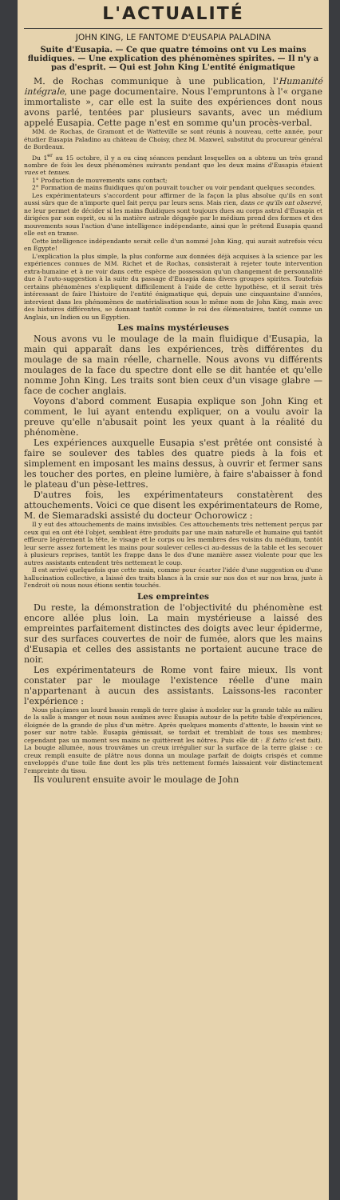L'ACTUALITÉ
JOHN KING, LE FANTOME D'EUSAPIA PALADINA
Suite d'Eusapia. — Ce que quatre témoins ont vu Les mains fluidiques. — Une explication des phénomènes spirites. — Il n'y a pas d'esprit. — Qui est John King L'entité énigmatique
M. de Rochas communique à une publication, l'Humanité intégrale, une page documentaire. Nous l'empruntons à l'« organe immortaliste », car elle est la suite des expériences dont nous avons parlé, tentées par plusieurs savants, avec un médium appelé Eusapia. Cette page n'est en somme qu'un procès-verbal.
MM. de Rochas, de Gramont et de Watteville se sont réunis à nouveau, cette année, pour étudier Eusapia Paladino au château de Choisy, chez M. Maxwel, substitut du procureur général de Bordeaux.
Du 1<sup>er</sup> au 15 octobre, il y a eu cinq séances pendant lesquelles on a obtenu un très grand nombre de fois les deux phénomènes suivants pendant que les deux mains d'Eusapia étaient vues et tenues.
1° Production de mouvements sans contact;
2° Formation de mains fluidiques qu'on pouvait toucher ou voir pendant quelques secondes.
Les expérimentateurs s'accordent pour affirmer de la façon la plus absolue qu'ils en sont aussi sûrs que de n'importe quel fait perçu par leurs sens. Mais rien, dans ce qu'ils ont observé, ne leur permet de décider si les mains fluidiques sont toujours dues au corps astral d'Eusapia et dirigées par son esprit, ou si la matière astrale dégagée par le médium prend des formes et des mouvements sous l'action d'une intelligence indépendante, ainsi que le prétend Eusapia quand elle est en transe.
Cette intelligence indépendante serait celle d'un nommé John King, qui aurait autrefois vécu en Egypte!
L'explication la plus simple, la plus conforme aux données déjà acquises à la science par les expériences connues de MM. Richet et de Rochas, consisterait à rejeter toute intervention extra-humaine et à ne voir dans cette espèce de possession qu'un changement de personnalité due à l'auto-suggestion à la suite du passage d'Eusapia dans divers groupes spirites. Toutefois certains phénomènes s'expliquent difficilement à l'aide de cette hypothèse, et il serait très intéressant de faire l'histoire de l'entité énigmatique qui, depuis une cinquantaine d'années, intervient dans les phénomènes de matérialisation sous le même nom de John King, mais avec des histoires différentes, se donnant tantôt comme le roi des élémentaires, tantôt comme un Anglais, un Indien ou un Egyptien.
Les mains mystérieuses
Nous avons vu le moulage de la main fluidique d'Eusapia, la main qui apparaît dans les expériences, très différentes du moulage de sa main réelle, charnelle. Nous avons vu différents moulages de la face du spectre dont elle se dit hantée et qu'elle nomme John King. Les traits sont bien ceux d'un visage glabre — face de cocher anglais.
Voyons d'abord comment Eusapia explique son John King et comment, le lui ayant entendu expliquer, on a voulu avoir la preuve qu'elle n'abusait point les yeux quant à la réalité du phénomène.
Les expériences auxquelle Eusapia s'est prêtée ont consisté à faire se soulever des tables des quatre pieds à la fois et simplement en imposant les mains dessus, à ouvrir et fermer sans les toucher des portes, en pleine lumière, à faire s'abaisser à fond le plateau d'un pèse-lettres.
D'autres fois, les expérimentateurs constatèrent des attouchements. Voici ce que disent les expérimentateurs de Rome, M. de Siemaradski assisté du docteur Ochorowicz :
Il y eut des attouchements de mains invisibles. Ces attouchements très nettement perçus par ceux qui en ont été l'objet, semblent être produits par une main naturelle et humaine qui tantôt effleure légèrement la tête, le visage et le corps ou les membres des voisins du médium, tantôt leur serre assez fortement les mains pour soulever celles-ci au-dessus de la table et les secouer à plusieurs reprises, tantôt les frappe dans le dos d'une manière assez violente pour que les autres assistants entendent très nettement le coup.
Il est arrivé quelquefois que cette main, comme pour écarter l'idée d'une suggestion ou d'une hallucination collective, a laissé des traits blancs à la craie sur nos dos et sur nos bras, juste à l'endroit où nous nous étions sentis touchés.
Les empreintes
Du reste, la démonstration de l'objectivité du phénomène est encore allée plus loin. La main mystérieuse a laissé des empreintes parfaitement distinctes des doigts avec leur épiderme, sur des surfaces couvertes de noir de fumée, alors que les mains d'Eusapia et celles des assistants ne portaient aucune trace de noir.
Les expérimentateurs de Rome vont faire mieux. Ils vont constater par le moulage l'existence réelle d'une main n'appartenant à aucun des assistants. Laissons-les raconter l'expérience :
Nous plaçâmes un lourd bassin rempli de terre glaise à modeler sur la grande table au milieu de la salle à manger et nous nous assîmes avec Eusapia autour de la petite table d'expériences, éloignée de la grande de plus d'un mètre. Après quelques moments d'attente, le bassin vint se poser sur notre table. Eusapia gémissait, se tordait et tremblait de tous ses membres; cependant pas un moment ses mains ne quittèrent les nôtres. Puis elle dit : E fatto (c'est fait). La bougie allumée, nous trouvâmes un creux irrégulier sur la surface de la terre glaise : ce creux rempli ensuite de plâtre nous donna un moulage parfait de doigts crispés et comme enveloppés d'une toile fine dont les plis très nettement formés laissaient voir distinctement l'empreinte du tissu.
Ils voulurent ensuite avoir le moulage de John